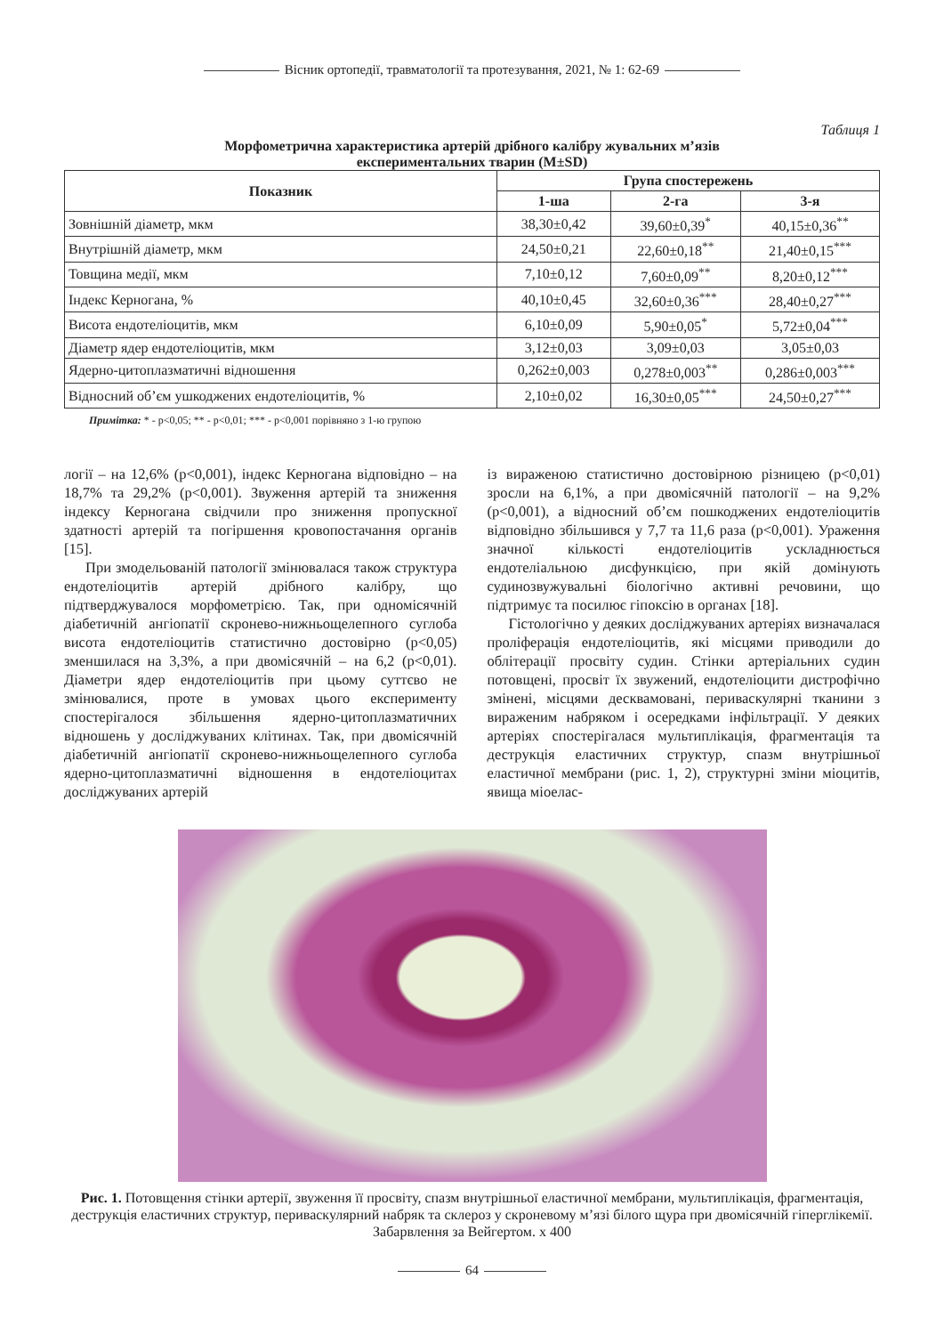Вісник ортопедії, травматології та протезування, 2021, № 1: 62-69
Таблиця 1
Морфометрична характеристика артерій дрібного калібру жувальних м’язів
експериментальних тварин (M±SD)
| Показник | Група спостережень | | |
| --- | --- | --- | --- |
| | 1-ша | 2-га | 3-я |
| Зовнішній діаметр, мкм | 38,30±0,42 | 39,60±0,39<sup>*</sup> | 40,15±0,36<sup>**</sup> |
| Внутрішній діаметр, мкм | 24,50±0,21 | 22,60±0,18<sup>**</sup> | 21,40±0,15<sup>***</sup> |
| Товщина медії, мкм | 7,10±0,12 | 7,60±0,09<sup>**</sup> | 8,20±0,12<sup>***</sup> |
| Індекс Керногана, % | 40,10±0,45 | 32,60±0,36<sup>***</sup> | 28,40±0,27<sup>***</sup> |
| Висота ендотеліоцитів, мкм | 6,10±0,09 | 5,90±0,05<sup>*</sup> | 5,72±0,04<sup>***</sup> |
| Діаметр ядер ендотеліоцитів, мкм | 3,12±0,03 | 3,09±0,03 | 3,05±0,03 |
| Ядерно-цитоплазматичні відношення | 0,262±0,003 | 0,278±0,003<sup>**</sup> | 0,286±0,003<sup>***</sup> |
| Відносний об’єм ушкоджених ендотеліоцитів, % | 2,10±0,02 | 16,30±0,05<sup>***</sup> | 24,50±0,27<sup>***</sup> |
Примітка: * - p<0,05; ** - p<0,01; *** - p<0,001 порівняно з 1-ю групою
логії – на 12,6% (p<0,001), індекс Керногана відповідно – на 18,7% та 29,2% (p<0,001). Звуження артерій та зниження індексу Керногана свідчили про зниження пропускної здатності артерій та погіршення кровопостачання органів [15].
При змодельованій патології змінювалася також структура ендотеліоцитів артерій дрібного калібру, що підтверджувалося морфометрією. Так, при одномісячній діабетичній ангіопатії скронево-нижньощелепного суглоба висота ендотеліоцитів статистично достовірно (p<0,05) зменшилася на 3,3%, а при двомісячній – на 6,2 (p<0,01). Діаметри ядер ендотеліоцитів при цьому суттєво не змінювалися, проте в умовах цього експерименту спостерігалося збільшення ядерно-цитоплазматичних відношень у досліджуваних клітинах. Так, при двомісячній діабетичній ангіопатії скронево-нижньощелепного суглоба ядерно-цитоплазматичні відношення в ендотеліоцитах досліджуваних артерій
із вираженою статистично достовірною різницею (p<0,01) зросли на 6,1%, а при двомісячній патології – на 9,2% (p<0,001), а відносний об’єм пошкоджених ендотеліоцитів відповідно збільшився у 7,7 та 11,6 раза (p<0,001). Ураження значної кількості ендотеліоцитів ускладнюється ендотеліальною дисфункцією, при якій домінують судинозвужувальні біологічно активні речовини, що підтримує та посилює гіпоксію в органах [18].
Гістологічно у деяких досліджуваних артеріях визначалася проліферація ендотеліоцитів, які місцями приводили до облітерації просвіту судин. Стінки артеріальних судин потовщені, просвіт їх звужений, ендотеліоцити дистрофічно змінені, місцями десквамовані, периваскулярні тканини з вираженим набряком і осередками інфільтрації. У деяких артеріях спостерігалася мультиплікація, фрагментація та деструкція еластичних структур, спазм внутрішньої еластичної мембрани (рис. 1, 2), структурні зміни міоцитів, явища міоелас-
Рис. 1. Потовщення стінки артерії, звуження її просвіту, спазм внутрішньої еластичної мембрани, мультиплікація, фрагментація, деструкція еластичних структур, периваскулярний набряк та склероз у скроневому м’язі білого щура при двомісячній гіперглікемії. Забарвлення за Вейгертом. х 400
64